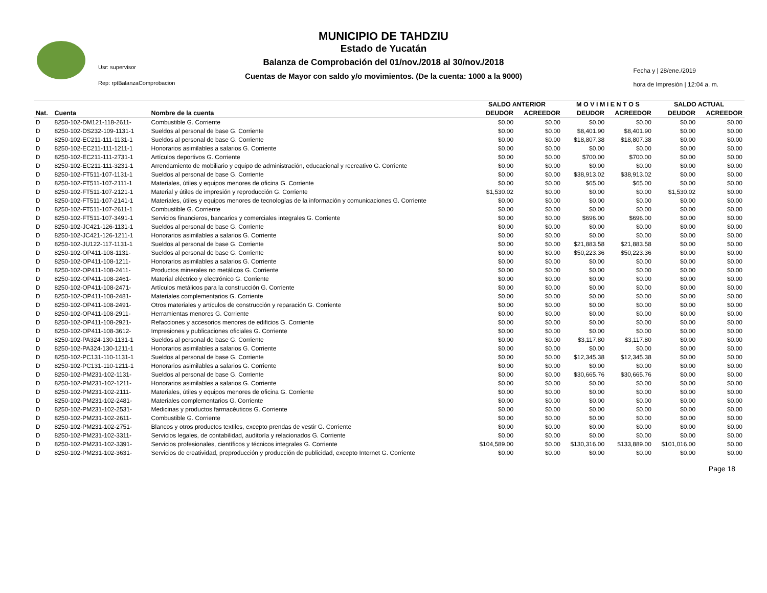MUNICIPIO DE TAHDZIU
Estado de Yucatán
Balanza de Comprobación del 01/nov./2018 al 30/nov./2018
Cuentas de Mayor con saldo y/o movimientos. (De la cuenta: 1000 a la 9000)
Usr: supervisor
Rep: rptBalanzaComprobacion
Fecha y | 28/ene./2019
hora de Impresión | 12:04 a. m.
| | | | SALDO ANTERIOR | | M O V I M I E N T O S | | SALDO ACTUAL | |
| --- | --- | --- | --- | --- | --- | --- | --- | --- |
| Nat. | Cuenta | Nombre de la cuenta | DEUDOR | ACREEDOR | DEUDOR | ACREEDOR | DEUDOR | ACREEDOR |
| D | 8250-102-DM121-118-2611- | Combustible G. Corriente | $0.00 | $0.00 | $0.00 | $0.00 | $0.00 | $0.00 |
| D | 8250-102-DS232-109-1131-1 | Sueldos al personal de base G. Corriente | $0.00 | $0.00 | $8,401.90 | $8,401.90 | $0.00 | $0.00 |
| D | 8250-102-EC211-111-1131-1 | Sueldos al personal de base G. Corriente | $0.00 | $0.00 | $18,807.38 | $18,807.38 | $0.00 | $0.00 |
| D | 8250-102-EC211-111-1211-1 | Honorarios asimilables a salarios G. Corriente | $0.00 | $0.00 | $0.00 | $0.00 | $0.00 | $0.00 |
| D | 8250-102-EC211-111-2731-1 | Artículos deportivos G. Corriente | $0.00 | $0.00 | $700.00 | $700.00 | $0.00 | $0.00 |
| D | 8250-102-EC211-111-3231-1 | Arrendamiento de mobiliario y equipo de administración, educacional y recreativo G. Corriente | $0.00 | $0.00 | $0.00 | $0.00 | $0.00 | $0.00 |
| D | 8250-102-FT511-107-1131-1 | Sueldos al personal de base G. Corriente | $0.00 | $0.00 | $38,913.02 | $38,913.02 | $0.00 | $0.00 |
| D | 8250-102-FT511-107-2111-1 | Materiales, útiles y equipos menores de oficina G. Corriente | $0.00 | $0.00 | $65.00 | $65.00 | $0.00 | $0.00 |
| D | 8250-102-FT511-107-2121-1 | Material y útiles de impresión y reproducción G. Corriente | $1,530.02 | $0.00 | $0.00 | $0.00 | $1,530.02 | $0.00 |
| D | 8250-102-FT511-107-2141-1 | Materiales, útiles y equipos menores de tecnologías de la información y comunicaciones G. Corriente | $0.00 | $0.00 | $0.00 | $0.00 | $0.00 | $0.00 |
| D | 8250-102-FT511-107-2611-1 | Combustible G. Corriente | $0.00 | $0.00 | $0.00 | $0.00 | $0.00 | $0.00 |
| D | 8250-102-FT511-107-3491-1 | Servicios financieros, bancarios y comerciales integrales G. Corriente | $0.00 | $0.00 | $696.00 | $696.00 | $0.00 | $0.00 |
| D | 8250-102-JC421-126-1131-1 | Sueldos al personal de base G. Corriente | $0.00 | $0.00 | $0.00 | $0.00 | $0.00 | $0.00 |
| D | 8250-102-JC421-126-1211-1 | Honorarios asimilables a salarios G. Corriente | $0.00 | $0.00 | $0.00 | $0.00 | $0.00 | $0.00 |
| D | 8250-102-JU122-117-1131-1 | Sueldos al personal de base G. Corriente | $0.00 | $0.00 | $21,883.58 | $21,883.58 | $0.00 | $0.00 |
| D | 8250-102-OP411-108-1131- | Sueldos al personal de base G. Corriente | $0.00 | $0.00 | $50,223.36 | $50,223.36 | $0.00 | $0.00 |
| D | 8250-102-OP411-108-1211- | Honorarios asimilables a salarios G. Corriente | $0.00 | $0.00 | $0.00 | $0.00 | $0.00 | $0.00 |
| D | 8250-102-OP411-108-2411- | Productos minerales no metálicos G. Corriente | $0.00 | $0.00 | $0.00 | $0.00 | $0.00 | $0.00 |
| D | 8250-102-OP411-108-2461- | Material eléctrico y electrónico G. Corriente | $0.00 | $0.00 | $0.00 | $0.00 | $0.00 | $0.00 |
| D | 8250-102-OP411-108-2471- | Artículos metálicos para la construcción G. Corriente | $0.00 | $0.00 | $0.00 | $0.00 | $0.00 | $0.00 |
| D | 8250-102-OP411-108-2481- | Materiales complementarios G. Corriente | $0.00 | $0.00 | $0.00 | $0.00 | $0.00 | $0.00 |
| D | 8250-102-OP411-108-2491- | Otros materiales y artículos de construcción y reparación G. Corriente | $0.00 | $0.00 | $0.00 | $0.00 | $0.00 | $0.00 |
| D | 8250-102-OP411-108-2911- | Herramientas menores G. Corriente | $0.00 | $0.00 | $0.00 | $0.00 | $0.00 | $0.00 |
| D | 8250-102-OP411-108-2921- | Refacciones y accesorios menores de edificios G. Corriente | $0.00 | $0.00 | $0.00 | $0.00 | $0.00 | $0.00 |
| D | 8250-102-OP411-108-3612- | Impresiones y publicaciones oficiales G. Corriente | $0.00 | $0.00 | $0.00 | $0.00 | $0.00 | $0.00 |
| D | 8250-102-PA324-130-1131-1 | Sueldos al personal de base G. Corriente | $0.00 | $0.00 | $3,117.80 | $3,117.80 | $0.00 | $0.00 |
| D | 8250-102-PA324-130-1211-1 | Honorarios asimilables a salarios G. Corriente | $0.00 | $0.00 | $0.00 | $0.00 | $0.00 | $0.00 |
| D | 8250-102-PC131-110-1131-1 | Sueldos al personal de base G. Corriente | $0.00 | $0.00 | $12,345.38 | $12,345.38 | $0.00 | $0.00 |
| D | 8250-102-PC131-110-1211-1 | Honorarios asimilables a salarios G. Corriente | $0.00 | $0.00 | $0.00 | $0.00 | $0.00 | $0.00 |
| D | 8250-102-PM231-102-1131- | Sueldos al personal de base G. Corriente | $0.00 | $0.00 | $30,665.76 | $30,665.76 | $0.00 | $0.00 |
| D | 8250-102-PM231-102-1211- | Honorarios asimilables a salarios G. Corriente | $0.00 | $0.00 | $0.00 | $0.00 | $0.00 | $0.00 |
| D | 8250-102-PM231-102-2111- | Materiales, útiles y equipos menores de oficina G. Corriente | $0.00 | $0.00 | $0.00 | $0.00 | $0.00 | $0.00 |
| D | 8250-102-PM231-102-2481- | Materiales complementarios G. Corriente | $0.00 | $0.00 | $0.00 | $0.00 | $0.00 | $0.00 |
| D | 8250-102-PM231-102-2531- | Medicinas y productos farmacéuticos G. Corriente | $0.00 | $0.00 | $0.00 | $0.00 | $0.00 | $0.00 |
| D | 8250-102-PM231-102-2611- | Combustible G. Corriente | $0.00 | $0.00 | $0.00 | $0.00 | $0.00 | $0.00 |
| D | 8250-102-PM231-102-2751- | Blancos y otros productos textiles, excepto prendas de vestir G. Corriente | $0.00 | $0.00 | $0.00 | $0.00 | $0.00 | $0.00 |
| D | 8250-102-PM231-102-3311- | Servicios legales, de contabilidad, auditoría y relacionados G. Corriente | $0.00 | $0.00 | $0.00 | $0.00 | $0.00 | $0.00 |
| D | 8250-102-PM231-102-3391- | Servicios profesionales, científicos y técnicos integrales G. Corriente | $104,589.00 | $0.00 | $130,316.00 | $133,889.00 | $101,016.00 | $0.00 |
| D | 8250-102-PM231-102-3631- | Servicios de creatividad, preproducción y producción de publicidad, excepto Internet G. Corriente | $0.00 | $0.00 | $0.00 | $0.00 | $0.00 | $0.00 |
Page 18